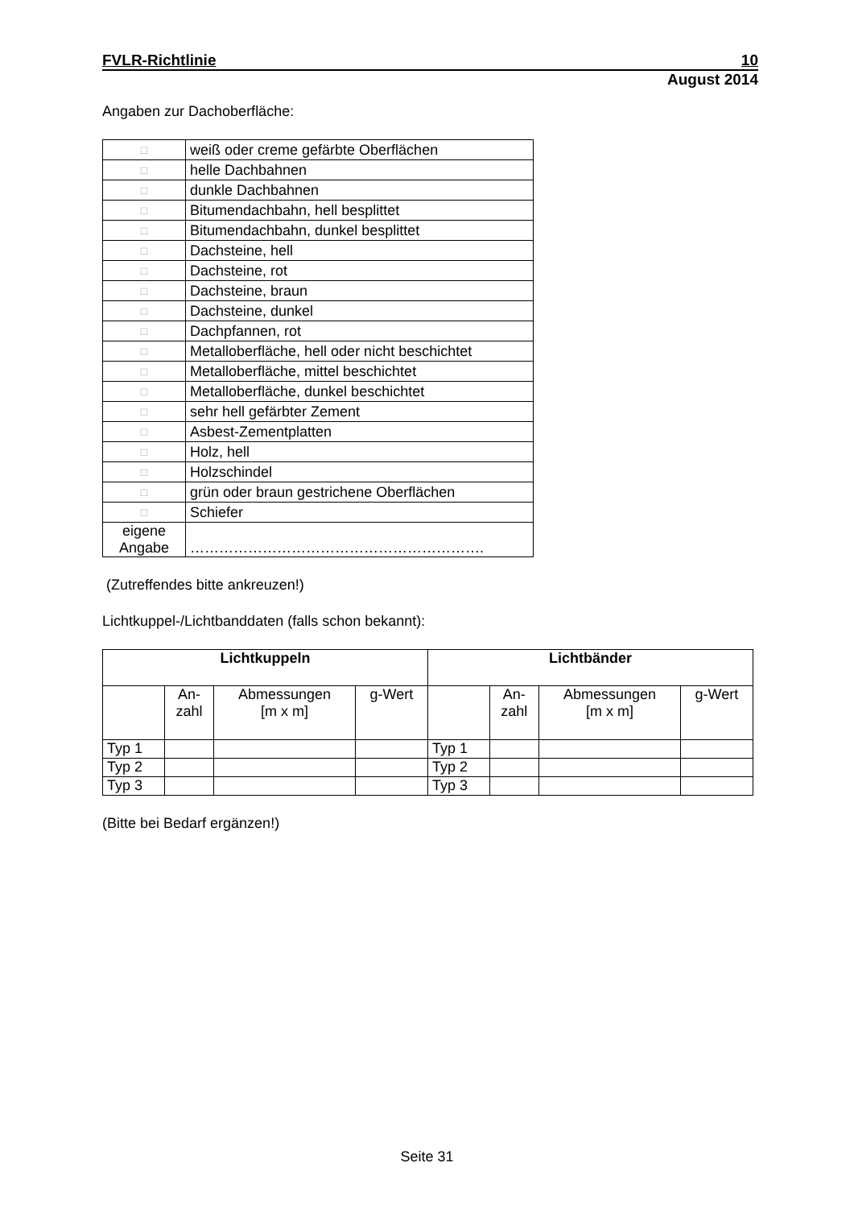FVLR-Richtlinie 10
August 2014
Angaben zur Dachoberfläche:
| □ | weiß oder creme gefärbte Oberflächen |
| □ | helle Dachbahnen |
| □ | dunkle Dachbahnen |
| □ | Bitumendachbahn, hell besplittet |
| □ | Bitumendachbahn, dunkel besplittet |
| □ | Dachsteine, hell |
| □ | Dachsteine, rot |
| □ | Dachsteine, braun |
| □ | Dachsteine, dunkel |
| □ | Dachpfannen, rot |
| □ | Metalloberfläche, hell oder nicht beschichtet |
| □ | Metalloberfläche, mittel beschichtet |
| □ | Metalloberfläche, dunkel beschichtet |
| □ | sehr hell gefärbter Zement |
| □ | Asbest-Zementplatten |
| □ | Holz, hell |
| □ | Holzschindel |
| □ | grün oder braun gestrichene Oberflächen |
| □ | Schiefer |
| eigene Angabe | ……………………………………………………. |
(Zutreffendes bitte ankreuzen!)
Lichtkuppel-/Lichtbanddaten (falls schon bekannt):
| Lichtkuppeln | | | | Lichtbänder | | | |
| --- | --- | --- | --- | --- | --- | --- | --- |
| | An- zahl | Abmessungen [m x m] | g-Wert | | An- zahl | Abmessungen [m x m] | g-Wert |
| Typ 1 | | | | Typ 1 | | | |
| Typ 2 | | | | Typ 2 | | | |
| Typ 3 | | | | Typ 3 | | | |
(Bitte bei Bedarf ergänzen!)
Seite 31